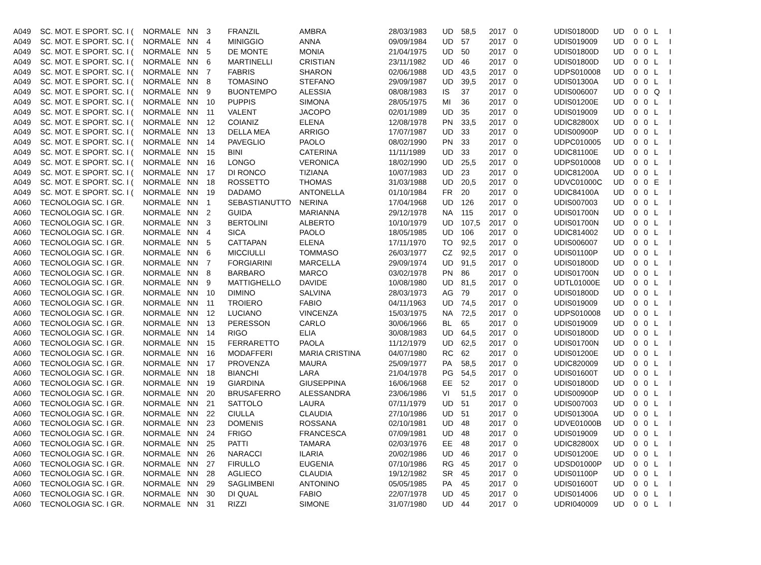| A049 | SC. MOT. E SPORT. SC. I ( | NORMALE | NN | 3 | FRANZIL | AMBRA | 28/03/1983 | UD | 58,5 | 2017 | 0 | UDIS01800D | UD | 0 | 0 | L | I |
| A049 | SC. MOT. E SPORT. SC. I ( | NORMALE | NN | 4 | MINIGGIO | ANNA | 09/09/1984 | UD | 57 | 2017 | 0 | UDIS019009 | UD | 0 | 0 | L | I |
| A049 | SC. MOT. E SPORT. SC. I ( | NORMALE | NN | 5 | DE MONTE | MONIA | 21/04/1975 | UD | 50 | 2017 | 0 | UDIS01800D | UD | 0 | 0 | L | I |
| A049 | SC. MOT. E SPORT. SC. I ( | NORMALE | NN | 6 | MARTINELLI | CRISTIAN | 23/11/1982 | UD | 46 | 2017 | 0 | UDIS01800D | UD | 0 | 0 | L | I |
| A049 | SC. MOT. E SPORT. SC. I ( | NORMALE | NN | 7 | FABRIS | SHARON | 02/06/1988 | UD | 43,5 | 2017 | 0 | UDPS010008 | UD | 0 | 0 | L | I |
| A049 | SC. MOT. E SPORT. SC. I ( | NORMALE | NN | 8 | TOMASINO | STEFANO | 29/09/1987 | UD | 39,5 | 2017 | 0 | UDIS01300A | UD | 0 | 0 | L | I |
| A049 | SC. MOT. E SPORT. SC. I ( | NORMALE | NN | 9 | BUONTEMPO | ALESSIA | 08/08/1983 | IS | 37 | 2017 | 0 | UDIS006007 | UD | 0 | 0 | Q | I |
| A049 | SC. MOT. E SPORT. SC. I ( | NORMALE | NN | 10 | PUPPIS | SIMONA | 28/05/1975 | MI | 36 | 2017 | 0 | UDIS01200E | UD | 0 | 0 | L | I |
| A049 | SC. MOT. E SPORT. SC. I ( | NORMALE | NN | 11 | VALENT | JACOPO | 02/01/1989 | UD | 35 | 2017 | 0 | UDIS019009 | UD | 0 | 0 | L | I |
| A049 | SC. MOT. E SPORT. SC. I ( | NORMALE | NN | 12 | COIANIZ | ELENA | 12/08/1978 | PN | 33,5 | 2017 | 0 | UDIC82800X | UD | 0 | 0 | L | I |
| A049 | SC. MOT. E SPORT. SC. I ( | NORMALE | NN | 13 | DELLA MEA | ARRIGO | 17/07/1987 | UD | 33 | 2017 | 0 | UDIS00900P | UD | 0 | 0 | L | I |
| A049 | SC. MOT. E SPORT. SC. I ( | NORMALE | NN | 14 | PAVEGLIO | PAOLO | 08/02/1990 | PN | 33 | 2017 | 0 | UDPC010005 | UD | 0 | 0 | L | I |
| A049 | SC. MOT. E SPORT. SC. I ( | NORMALE | NN | 15 | BINI | CATERINA | 11/11/1989 | UD | 33 | 2017 | 0 | UDIC81100E | UD | 0 | 0 | L | I |
| A049 | SC. MOT. E SPORT. SC. I ( | NORMALE | NN | 16 | LONGO | VERONICA | 18/02/1990 | UD | 25,5 | 2017 | 0 | UDPS010008 | UD | 0 | 0 | L | I |
| A049 | SC. MOT. E SPORT. SC. I ( | NORMALE | NN | 17 | DI RONCO | TIZIANA | 10/07/1983 | UD | 23 | 2017 | 0 | UDIC81200A | UD | 0 | 0 | L | I |
| A049 | SC. MOT. E SPORT. SC. I ( | NORMALE | NN | 18 | ROSSETTO | THOMAS | 31/03/1988 | UD | 20,5 | 2017 | 0 | UDVC01000C | UD | 0 | 0 | E | I |
| A049 | SC. MOT. E SPORT. SC. I ( | NORMALE | NN | 19 | DADAMO | ANTONELLA | 01/10/1984 | FR | 20 | 2017 | 0 | UDIC84100A | UD | 0 | 0 | L | I |
| A060 | TECNOLOGIA SC. I GR. | NORMALE | NN | 1 | SEBASTIANUTTO | NERINA | 17/04/1968 | UD | 126 | 2017 | 0 | UDIS007003 | UD | 0 | 0 | L | I |
| A060 | TECNOLOGIA SC. I GR. | NORMALE | NN | 2 | GUIDA | MARIANNA | 29/12/1978 | NA | 115 | 2017 | 0 | UDIS01700N | UD | 0 | 0 | L | I |
| A060 | TECNOLOGIA SC. I GR. | NORMALE | NN | 3 | BERTOLINI | ALBERTO | 10/10/1979 | UD | 107,5 | 2017 | 0 | UDIS01700N | UD | 0 | 0 | L | I |
| A060 | TECNOLOGIA SC. I GR. | NORMALE | NN | 4 | SICA | PAOLO | 18/05/1985 | UD | 106 | 2017 | 0 | UDIC814002 | UD | 0 | 0 | L | I |
| A060 | TECNOLOGIA SC. I GR. | NORMALE | NN | 5 | CATTAPAN | ELENA | 17/11/1970 | TO | 92,5 | 2017 | 0 | UDIS006007 | UD | 0 | 0 | L | I |
| A060 | TECNOLOGIA SC. I GR. | NORMALE | NN | 6 | MICCIULLI | TOMMASO | 26/03/1977 | CZ | 92,5 | 2017 | 0 | UDIS01100P | UD | 0 | 0 | L | I |
| A060 | TECNOLOGIA SC. I GR. | NORMALE | NN | 7 | FORGIARINI | MARCELLA | 29/09/1974 | UD | 91,5 | 2017 | 0 | UDIS01800D | UD | 0 | 0 | L | I |
| A060 | TECNOLOGIA SC. I GR. | NORMALE | NN | 8 | BARBARO | MARCO | 03/02/1978 | PN | 86 | 2017 | 0 | UDIS01700N | UD | 0 | 0 | L | I |
| A060 | TECNOLOGIA SC. I GR. | NORMALE | NN | 9 | MATTIGHELLO | DAVIDE | 10/08/1980 | UD | 81,5 | 2017 | 0 | UDTL01000E | UD | 0 | 0 | L | I |
| A060 | TECNOLOGIA SC. I GR. | NORMALE | NN | 10 | DIMINO | SALVINA | 28/03/1973 | AG | 79 | 2017 | 0 | UDIS01800D | UD | 0 | 0 | L | I |
| A060 | TECNOLOGIA SC. I GR. | NORMALE | NN | 11 | TROIERO | FABIO | 04/11/1963 | UD | 74,5 | 2017 | 0 | UDIS019009 | UD | 0 | 0 | L | I |
| A060 | TECNOLOGIA SC. I GR. | NORMALE | NN | 12 | LUCIANO | VINCENZA | 15/03/1975 | NA | 72,5 | 2017 | 0 | UDPS010008 | UD | 0 | 0 | L | I |
| A060 | TECNOLOGIA SC. I GR. | NORMALE | NN | 13 | PERESSON | CARLO | 30/06/1966 | BL | 65 | 2017 | 0 | UDIS019009 | UD | 0 | 0 | L | I |
| A060 | TECNOLOGIA SC. I GR. | NORMALE | NN | 14 | RIGO | ELIA | 30/08/1983 | UD | 64,5 | 2017 | 0 | UDIS01800D | UD | 0 | 0 | L | I |
| A060 | TECNOLOGIA SC. I GR. | NORMALE | NN | 15 | FERRARETTO | PAOLA | 11/12/1979 | UD | 62,5 | 2017 | 0 | UDIS01700N | UD | 0 | 0 | L | I |
| A060 | TECNOLOGIA SC. I GR. | NORMALE | NN | 16 | MODAFFERI | MARIA CRISTINA | 04/07/1980 | RC | 62 | 2017 | 0 | UDIS01200E | UD | 0 | 0 | L | I |
| A060 | TECNOLOGIA SC. I GR. | NORMALE | NN | 17 | PROVENZA | MAURA | 25/09/1977 | PA | 58,5 | 2017 | 0 | UDIC820009 | UD | 0 | 0 | L | I |
| A060 | TECNOLOGIA SC. I GR. | NORMALE | NN | 18 | BIANCHI | LARA | 21/04/1978 | PG | 54,5 | 2017 | 0 | UDIS01600T | UD | 0 | 0 | L | I |
| A060 | TECNOLOGIA SC. I GR. | NORMALE | NN | 19 | GIARDINA | GIUSEPPINA | 16/06/1968 | EE | 52 | 2017 | 0 | UDIS01800D | UD | 0 | 0 | L | I |
| A060 | TECNOLOGIA SC. I GR. | NORMALE | NN | 20 | BRUSAFERRO | ALESSANDRA | 23/06/1986 | VI | 51,5 | 2017 | 0 | UDIS00900P | UD | 0 | 0 | L | I |
| A060 | TECNOLOGIA SC. I GR. | NORMALE | NN | 21 | SATTOLO | LAURA | 07/11/1979 | UD | 51 | 2017 | 0 | UDIS007003 | UD | 0 | 0 | L | I |
| A060 | TECNOLOGIA SC. I GR. | NORMALE | NN | 22 | CIULLA | CLAUDIA | 27/10/1986 | UD | 51 | 2017 | 0 | UDIS01300A | UD | 0 | 0 | L | I |
| A060 | TECNOLOGIA SC. I GR. | NORMALE | NN | 23 | DOMENIS | ROSSANA | 02/10/1981 | UD | 48 | 2017 | 0 | UDVE01000B | UD | 0 | 0 | L | I |
| A060 | TECNOLOGIA SC. I GR. | NORMALE | NN | 24 | FRIGO | FRANCESCA | 07/09/1981 | UD | 48 | 2017 | 0 | UDIS019009 | UD | 0 | 0 | L | I |
| A060 | TECNOLOGIA SC. I GR. | NORMALE | NN | 25 | PATTI | TAMARA | 02/03/1976 | EE | 48 | 2017 | 0 | UDIC82800X | UD | 0 | 0 | L | I |
| A060 | TECNOLOGIA SC. I GR. | NORMALE | NN | 26 | NARACCI | ILARIA | 20/02/1986 | UD | 46 | 2017 | 0 | UDIS01200E | UD | 0 | 0 | L | I |
| A060 | TECNOLOGIA SC. I GR. | NORMALE | NN | 27 | FIRULLO | EUGENIA | 07/10/1986 | RG | 45 | 2017 | 0 | UDSD01000P | UD | 0 | 0 | L | I |
| A060 | TECNOLOGIA SC. I GR. | NORMALE | NN | 28 | AGLIECO | CLAUDIA | 19/12/1982 | SR | 45 | 2017 | 0 | UDIS01100P | UD | 0 | 0 | L | I |
| A060 | TECNOLOGIA SC. I GR. | NORMALE | NN | 29 | SAGLIMBENI | ANTONINO | 05/05/1985 | PA | 45 | 2017 | 0 | UDIS01600T | UD | 0 | 0 | L | I |
| A060 | TECNOLOGIA SC. I GR. | NORMALE | NN | 30 | DI QUAL | FABIO | 22/07/1978 | UD | 45 | 2017 | 0 | UDIS014006 | UD | 0 | 0 | L | I |
| A060 | TECNOLOGIA SC. I GR. | NORMALE | NN | 31 | RIZZI | SIMONE | 31/07/1980 | UD | 44 | 2017 | 0 | UDRI040009 | UD | 0 | 0 | L | I |